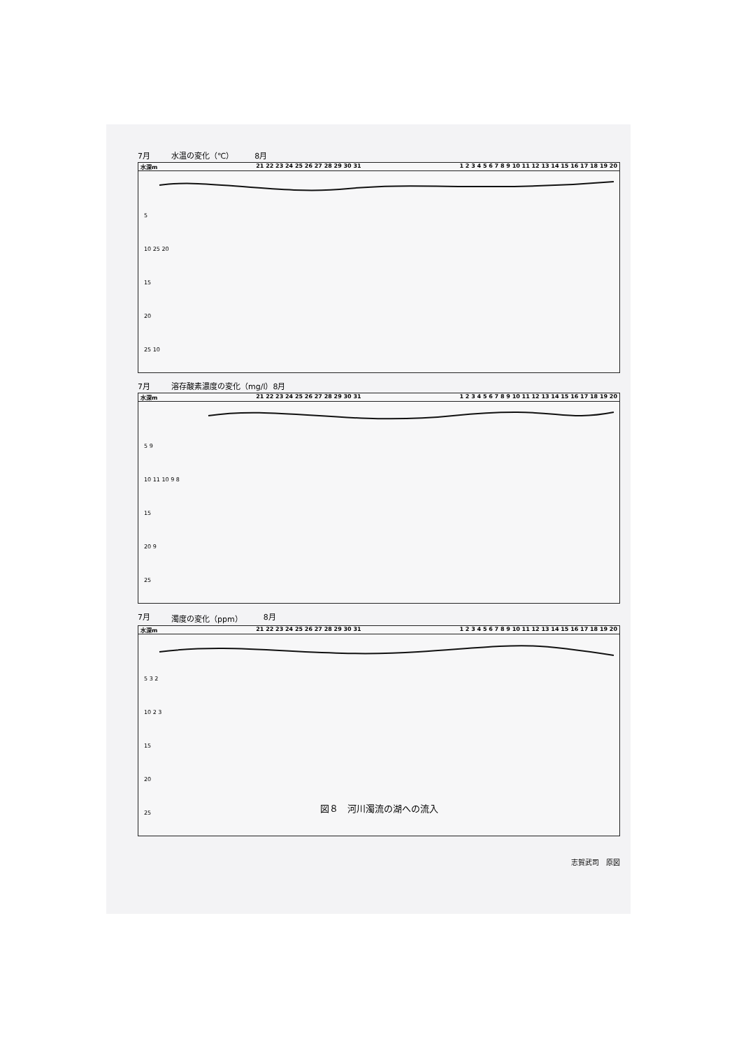7月 水温の変化（℃） 8月
水深m 21 22 23 24 25 26 27 28 29 30 31 1 2 3 4 5 6 7 8 9 10 11 12 13 14 15 16 17 18 19 20
5
10 25 20
15
20
25 10
7月 溶存酸素濃度の変化（mg/l）8月
水深m 21 22 23 24 25 26 27 28 29 30 31 1 2 3 4 5 6 7 8 9 10 11 12 13 14 15 16 17 18 19 20
5 9
10 11 10 9 8
15
20 9
25
7月 濁度の変化（ppm） 8月
水深m 21 22 23 24 25 26 27 28 29 30 31 1 2 3 4 5 6 7 8 9 10 11 12 13 14 15 16 17 18 19 20
5 3 2
10 2 3
15
20
25
図８　河川濁流の湖への流入
志賀武司　原図